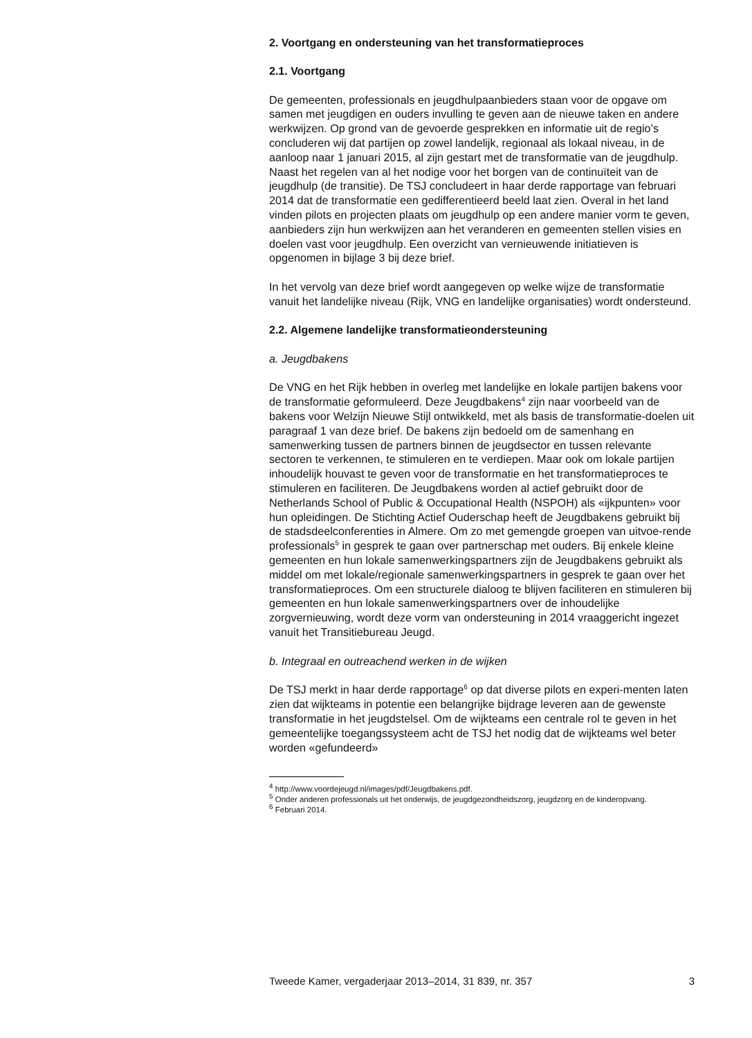2. Voortgang en ondersteuning van het transformatieproces
2.1. Voortgang
De gemeenten, professionals en jeugdhulpaanbieders staan voor de opgave om samen met jeugdigen en ouders invulling te geven aan de nieuwe taken en andere werkwijzen. Op grond van de gevoerde gesprekken en informatie uit de regio’s concluderen wij dat partijen op zowel landelijk, regionaal als lokaal niveau, in de aanloop naar 1 januari 2015, al zijn gestart met de transformatie van de jeugdhulp. Naast het regelen van al het nodige voor het borgen van de continuïteit van de jeugdhulp (de transitie). De TSJ concludeert in haar derde rapportage van februari 2014 dat de transformatie een gedifferentieerd beeld laat zien. Overal in het land vinden pilots en projecten plaats om jeugdhulp op een andere manier vorm te geven, aanbieders zijn hun werkwijzen aan het veranderen en gemeenten stellen visies en doelen vast voor jeugdhulp. Een overzicht van vernieuwende initiatieven is opgenomen in bijlage 3 bij deze brief.
In het vervolg van deze brief wordt aangegeven op welke wijze de transformatie vanuit het landelijke niveau (Rijk, VNG en landelijke organisaties) wordt ondersteund.
2.2. Algemene landelijke transformatieondersteuning
a. Jeugdbakens
De VNG en het Rijk hebben in overleg met landelijke en lokale partijen bakens voor de transformatie geformuleerd. Deze Jeugdbakens<sup>4</sup> zijn naar voorbeeld van de bakens voor Welzijn Nieuwe Stijl ontwikkeld, met als basis de transformatie-doelen uit paragraaf 1 van deze brief. De bakens zijn bedoeld om de samenhang en samenwerking tussen de partners binnen de jeugdsector en tussen relevante sectoren te verkennen, te stimuleren en te verdiepen. Maar ook om lokale partijen inhoudelijk houvast te geven voor de transformatie en het transformatieproces te stimuleren en faciliteren. De Jeugdbakens worden al actief gebruikt door de Netherlands School of Public & Occupational Health (NSPOH) als «ijkpunten» voor hun opleidingen. De Stichting Actief Ouderschap heeft de Jeugdbakens gebruikt bij de stadsdeelconferenties in Almere. Om zo met gemengde groepen van uitvoe-rende professionals<sup>5</sup> in gesprek te gaan over partnerschap met ouders. Bij enkele kleine gemeenten en hun lokale samenwerkingspartners zijn de Jeugdbakens gebruikt als middel om met lokale/regionale samenwerkingspartners in gesprek te gaan over het transformatieproces. Om een structurele dialoog te blijven faciliteren en stimuleren bij gemeenten en hun lokale samenwerkingspartners over de inhoudelijke zorgvernieuwing, wordt deze vorm van ondersteuning in 2014 vraaggericht ingezet vanuit het Transitiebureau Jeugd.
b. Integraal en outreachend werken in de wijken
De TSJ merkt in haar derde rapportage<sup>6</sup> op dat diverse pilots en experi-menten laten zien dat wijkteams in potentie een belangrijke bijdrage leveren aan de gewenste transformatie in het jeugdstelsel. Om de wijkteams een centrale rol te geven in het gemeentelijke toegangssysteem acht de TSJ het nodig dat de wijkteams wel beter worden «gefundeerd»
<sup>4</sup> http://www.voordejeugd.nl/images/pdf/Jeugdbakens.pdf.
<sup>5</sup> Onder anderen professionals uit het onderwijs, de jeugdgezondheidszorg, jeugdzorg en de kinderopvang.
<sup>6</sup> Februari 2014.
Tweede Kamer, vergaderjaar 2013–2014, 31 839, nr. 357 3